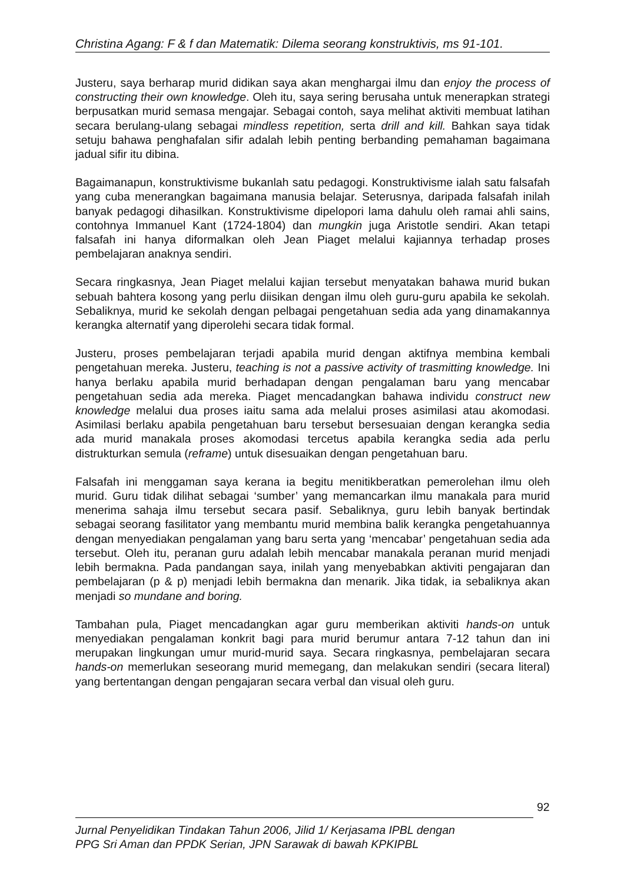Christina Agang: F & f dan Matematik: Dilema seorang konstruktivis, ms 91-101.
Justeru, saya berharap murid didikan saya akan menghargai ilmu dan enjoy the process of constructing their own knowledge. Oleh itu, saya sering berusaha untuk menerapkan strategi berpusatkan murid semasa mengajar. Sebagai contoh, saya melihat aktiviti membuat latihan secara berulang-ulang sebagai mindless repetition, serta drill and kill. Bahkan saya tidak setuju bahawa penghafalan sifir adalah lebih penting berbanding pemahaman bagaimana jadual sifir itu dibina.
Bagaimanapun, konstruktivisme bukanlah satu pedagogi. Konstruktivisme ialah satu falsafah yang cuba menerangkan bagaimana manusia belajar. Seterusnya, daripada falsafah inilah banyak pedagogi dihasilkan. Konstruktivisme dipelopori lama dahulu oleh ramai ahli sains, contohnya Immanuel Kant (1724-1804) dan mungkin juga Aristotle sendiri. Akan tetapi falsafah ini hanya diformalkan oleh Jean Piaget melalui kajiannya terhadap proses pembelajaran anaknya sendiri.
Secara ringkasnya, Jean Piaget melalui kajian tersebut menyatakan bahawa murid bukan sebuah bahtera kosong yang perlu diisikan dengan ilmu oleh guru-guru apabila ke sekolah. Sebaliknya, murid ke sekolah dengan pelbagai pengetahuan sedia ada yang dinamakannya kerangka alternatif yang diperolehi secara tidak formal.
Justeru, proses pembelajaran terjadi apabila murid dengan aktifnya membina kembali pengetahuan mereka. Justeru, teaching is not a passive activity of trasmitting knowledge. Ini hanya berlaku apabila murid berhadapan dengan pengalaman baru yang mencabar pengetahuan sedia ada mereka. Piaget mencadangkan bahawa individu construct new knowledge melalui dua proses iaitu sama ada melalui proses asimilasi atau akomodasi. Asimilasi berlaku apabila pengetahuan baru tersebut bersesuaian dengan kerangka sedia ada murid manakala proses akomodasi tercetus apabila kerangka sedia ada perlu distrukturkan semula (reframe) untuk disesuaikan dengan pengetahuan baru.
Falsafah ini menggaman saya kerana ia begitu menitikberatkan pemerolehan ilmu oleh murid. Guru tidak dilihat sebagai ‘sumber’ yang memancarkan ilmu manakala para murid menerima sahaja ilmu tersebut secara pasif. Sebaliknya, guru lebih banyak bertindak sebagai seorang fasilitator yang membantu murid membina balik kerangka pengetahuannya dengan menyediakan pengalaman yang baru serta yang ‘mencabar’ pengetahuan sedia ada tersebut. Oleh itu, peranan guru adalah lebih mencabar manakala peranan murid menjadi lebih bermakna. Pada pandangan saya, inilah yang menyebabkan aktiviti pengajaran dan pembelajaran (p & p) menjadi lebih bermakna dan menarik. Jika tidak, ia sebaliknya akan menjadi so mundane and boring.
Tambahan pula, Piaget mencadangkan agar guru memberikan aktiviti hands-on untuk menyediakan pengalaman konkrit bagi para murid berumur antara 7-12 tahun dan ini merupakan lingkungan umur murid-murid saya. Secara ringkasnya, pembelajaran secara hands-on memerlukan seseorang murid memegang, dan melakukan sendiri (secara literal) yang bertentangan dengan pengajaran secara verbal dan visual oleh guru.
92
Jurnal Penyelidikan Tindakan Tahun 2006, Jilid 1/ Kerjasama IPBL dengan
PPG Sri Aman dan PPDK Serian, JPN Sarawak di bawah KPKIPBL